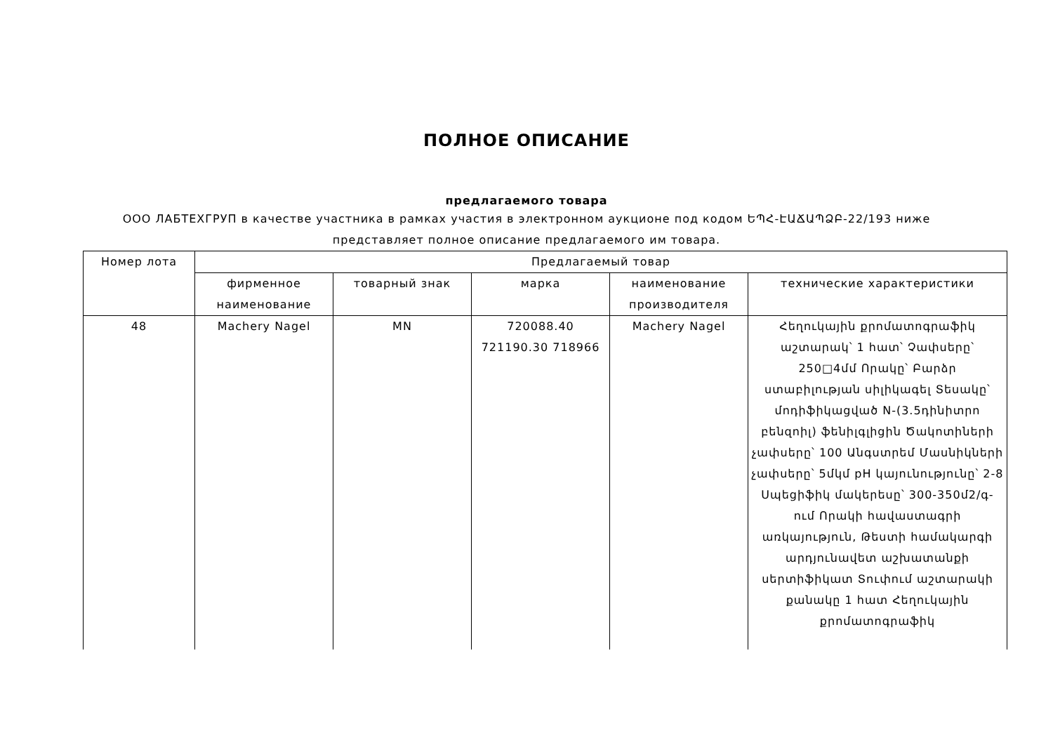ПОЛНОЕ ОПИСАНИЕ
предлагаемого товара
ООО ЛАБТЕХГРУП в качестве участника в рамках участия в электронном аукционе под кодом ԵՊՀ-ԷԱՃԱՊՁԲ-22/193 ниже представляет полное описание предлагаемого им товара.
| Номер лота | Предлагаемый товар | | | | |
| --- | --- | --- | --- | --- | --- |
| | фирменное наименование | товарный знак | марка | наименование производителя | технические характеристики |
| 48 | Machery Nagel | MN | 720088.40 721190.30 718966 | Machery Nagel | Հեղուկային քրոմատոգրաֆիկ աշտարակ՝ 1 հատ՝ Չափսերը՝ 250□4մմ Որակը՝ Բարձր ստաբիլության սիլիկագել Տեսակը՝ մոդիֆիկացված N-(3.5դինիտրո բենզոիլ) ֆենիլգլիցին Ծակոտիների չափսերը՝ 100 Անգստրեմ Մասնիկների չափսերը՝ 5մկմ pH կայունությունը՝ 2-8 Սպեցիֆիկ մակերեսը՝ 300-350մ2/գ-ում Որակի հավաստագրի առկայություն, Թեստի համակարգի արդյունավետ աշխատանքի սերտիֆիկատ Տուփում աշտարակի քանակը 1 հատ Հեղուկային քրոմատոգրաֆիկ |